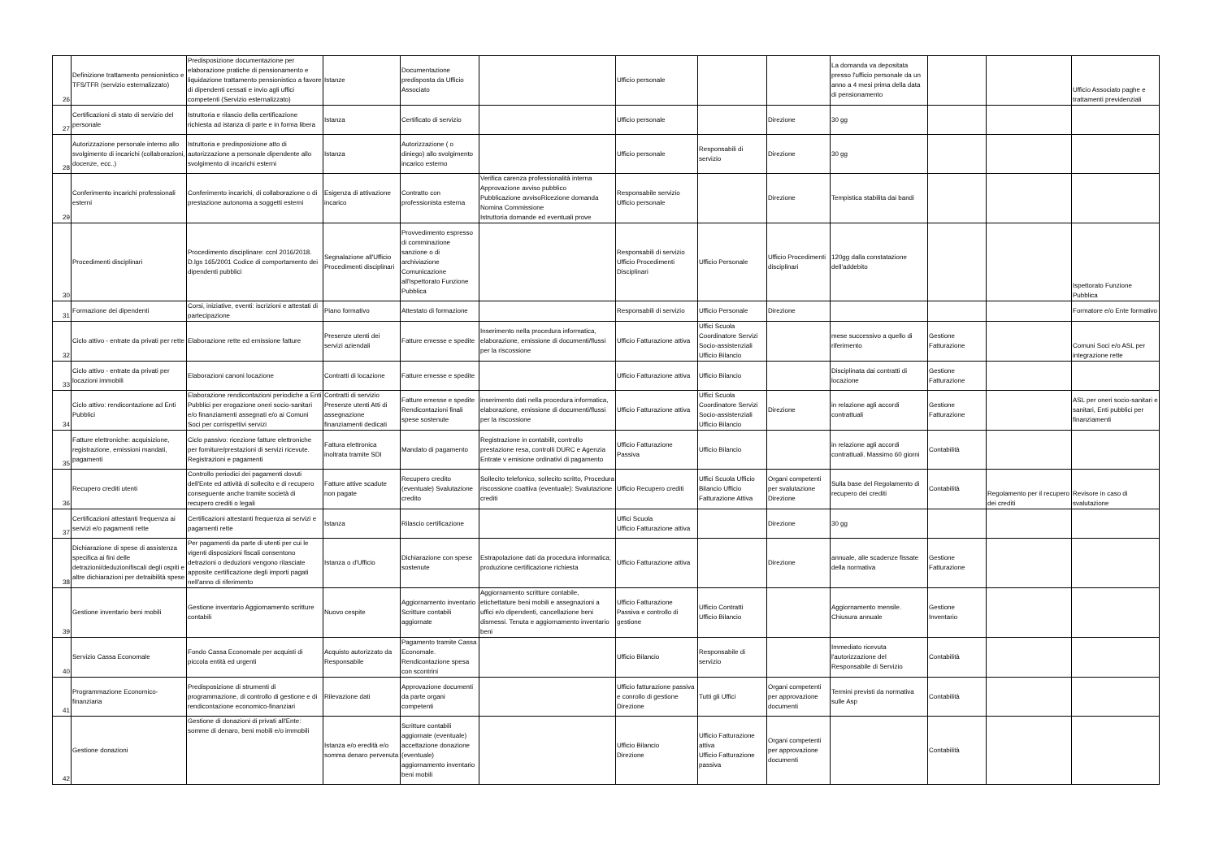| 26 | Definizione trattamento pensionistico e TFS/TFR (servizio esternalizzato) | Predisposizione documentazione per elaborazione pratiche di pensionamento e liquidazione trattamento pensionistico a favore di dipendenti cessati e invio agli uffici competenti (Servizio esternalizzato) | Istanze | Documentazione predisposta da Ufficio Associato | | Ufficio personale | | | La domanda va depositata presso l'ufficio personale da un anno a 4 mesi prima della data di pensionamento | | | Ufficio Associato paghe e trattamenti previdenziali |
| 27 | Certificazioni di stato di servizio del personale | Istruttoria e rilascio della certificazione richiesta ad istanza di parte e in forma libera | Istanza | Certificato di servizio | | Ufficio personale | | Direzione | 30 gg | | | |
| 28 | Autorizzazione personale interno allo svolgimento di incarichi (collaborazioni, docenze, ecc..) | Istruttoria e predisposizione atto di autorizzazione a personale dipendente allo svolgimento di incarichi esterni | Istanza | Autorizzazione ( o diniego) allo svolgimento incarico esterno | | Ufficio personale | Responsabili di servizio | Direzione | 30 gg | | | |
| 29 | Conferimento incarichi professionali esterni | Conferimento incarichi, di collaborazione o di prestazione autonoma a soggetti esterni | Esigenza di attivazione incarico | Contratto con professionista esterna | Verifica carenza professionalità interna Approvazione avviso pubblico Pubblicazione avvisoRicezione domanda Nomina Commissione Istruttoria domande ed eventuali prove | Responsabile servizio Ufficio personale | | Direzione | Tempistica stabilita dai bandi | | | |
| 30 | Procedimenti disciplinari | Procedimento disciplinare: ccnl 2016/2018. D.lgs 165/2001 Codice di comportamento dei dipendenti pubblici | Segnalazione all'Ufficio Procedimenti disciplinari | Provvedimento espresso di comminazione sanzione o di archiviazione Comunicazione all'Ispettorato Funzione Pubblica | | Responsabili di servizio Ufficio Procedimenti Disciplinari | Ufficio Personale | Ufficio Procedimenti disciplinari | 120gg dalla constatazione dell'addebito | | | Ispettorato Funzione Pubblica |
| 31 | Formazione dei dipendenti | Corsi, iniziative, eventi: iscrizioni e attestati di partecipazione | Piano formativo | Attestato di formazione | | Responsabili di servizio | Ufficio Personale | Direzione | | | | Formatore e/o Ente formativo |
| 32 | Ciclo attivo - entrate da privati per rette | Elaborazione rette ed emissione fatture | Presenze utenti dei servizi aziendali | Fatture emesse e spedite | Inserimento nella procedura informatica, elaborazione, emissione di documenti/flussi per la riscossione | Ufficio Fatturazione attiva | Uffici Scuola Coordinatore Servizi Socio-assistenziali Ufficio Bilancio | | mese successivo a quello di riferimento | Gestione Fatturazione | | Comuni Soci e/o ASL per integrazione rette |
| 33 | Ciclo attivo - entrate da privati per locazioni immobili | Elaborazioni canoni locazione | Contratti di locazione | Fatture emesse e spedite | | Ufficio Fatturazione attiva | Ufficio Bilancio | | Disciplinata dai contratti di locazione | Gestione Fatturazione | | |
| 34 | Ciclo attivo: rendicontazione ad Enti Pubblici | Elaborazione rendicontazioni periodiche a Enti Pubblici per erogazione oneri socio-sanitari e/o finanziamenti assegnati e/o ai Comuni Soci per corrispettivi servizi | Contratti di servizio Presenze utenti Atti di assegnazione finanziamenti dedicati | Fatture emesse e spedite Rendicontazioni finali spese sostenute | inserimento dati nella procedura informatica, elaborazione, emissione di documenti/flussi per la riscossione | Ufficio Fatturazione attiva | Uffici Scuola Coordinatore Servizi Socio-assistenziali Ufficio Bilancio | Direzione | in relazione agli accordi contrattuali | Gestione Fatturazione | | ASL per oneri socio-sanitari e sanitari, Enti pubblici per finanziamenti |
| 35 | Fatture elettroniche: acquisizione, registrazione, emissioni mandati, pagamenti | Ciclo passivo: ricezione fatture elettroniche per forniture/prestazioni di servizi ricevute. Registrazioni e pagamenti | Fattura elettronica inoltrata tramite SDI | Mandato di pagamento | Registrazione in contabilit, controllo prestazione resa, controlli DURC e Agenzia Entrate v emisione ordinativi di pagamento | Ufficio Fatturazione Passiva | Ufficio Bilancio | | in relazione agli accordi contrattuali. Massimo 60 giorni | Contabilità | | |
| 36 | Recupero crediti utenti | Controllo periodici dei pagamenti dovuti dell'Ente ed attività di sollecito e di recupero conseguente anche tramite società di recupero crediti o legali | Fatture attive scadute non pagate | Recupero credito (eventuale) Svalutazione credito | Sollecito telefonico, sollecito scritto, Procedura riscossione coattiva (eventuale): Svalutazione crediti | Ufficio Recupero crediti | Uffici Scuola Ufficio Bilancio Ufficio Fatturazione Attiva | Organi competenti per svalutazione Direzione | Sulla base del Regolamento di recupero dei crediti | Contabilità | Regolamento per il recupero dei crediti | Revisore in caso di svalutazione |
| 37 | Certificazioni attestanti frequenza ai servizi e/o pagamenti rette | Certificazioni attestanti frequenza ai servizi e pagamenti rette | Istanza | Rilascio certificazione | | Uffici Scuola Ufficio Fatturazione attiva | | Direzione | 30 gg | | | |
| 38 | Dichiarazione di spese di assistenza specifica ai fini delle detrazioni/deduzionifiscali degli ospiti e altre dichiarazioni per detraibilità spese | Per pagamenti da parte di utenti per cui le vigenti disposizioni fiscali consentono detrazioni o deduzioni vengono rilasciate apposite certificazione degli importi pagati nell'anno di riferimento | Istanza o d'Ufficio | Dichiarazione con spese sostenute | Estrapolazione dati da procedura informatica; produzione certificazione richiesta | Ufficio Fatturazione attiva | | Direzione | annuale, alle scadenze fissate della normativa | Gestione Fatturazione | | |
| 39 | Gestione inventario beni mobili | Gestione inventario Aggiornamento scritture contabili | Nuovo cespite | Aggiornamento inventario Scritture contabili aggiornate | Aggiornamento scritture contabile, etichettature beni mobili e assegnazioni a uffici e/o dipendenti, cancellazione beni dismessi. Tenuta e aggiornamento inventario beni | Ufficio Fatturazione Passiva e controllo di gestione | Ufficio Contratti Ufficio Bilancio | | Aggiornamento mensile. Chiusura annuale | Gestione Inventario | | |
| 40 | Servizio Cassa Economale | Fondo Cassa Economale per acquisti di piccola entità ed urgenti | Acquisto autorizzato da Responsabile | Pagamento tramite Cassa Economale. Rendicontazione spesa con scontrini | | Ufficio Bilancio | Responsabile di servizio | | Immediato ricevuta l'autorizzazione del Responsabile di Servizio | Contabilità | | |
| 41 | Programmazione Economico-finanziaria | Predisposizione di strumenti di programmazione, di controllo di gestione e di rendicontazione economico-finanziari | Rilevazione dati | Approvazione documenti da parte organi competenti | | Ufficio fatturazione passiva e conrollo di gestione Direzione | Tutti gli Uffici | Organi competenti per approvazione documenti | Termini previsti da normativa sulle Asp | Contabilità | | |
| 42 | Gestione donazioni | Gestione di donazioni di privati all'Ente: somme di denaro, beni mobili e/o immobili | Istanza e/o eredità e/o somma denaro pervenuta | Scritture contabili aggiornate (eventuale) accettazione donazione (eventuale) aggiornamento inventario beni mobili | | Ufficio Bilancio Direzione | Ufficio Fatturazione attiva Ufficio Fatturazione passiva | Organi competenti per approvazione documenti | | Contabilità | | |